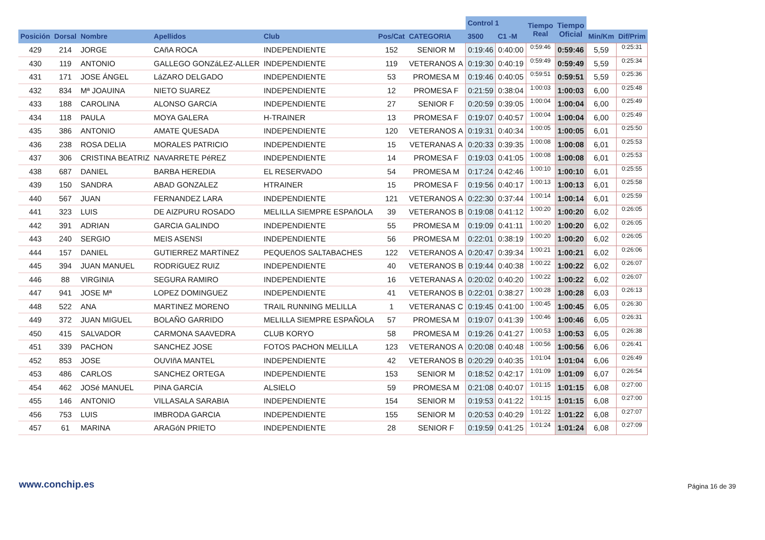| | | | | | | | Control 1 | | Tiempo Real | Tiempo Oficial | | |
| --- | --- | --- | --- | --- | --- | --- | --- | --- | --- | --- | --- | --- |
| Posición | Dorsal | Nombre | Apellidos | Club | Pos/Cat | CATEGORIA | 3500 | C1 -M | | | Min/Km | Dif/Prim |
| 429 | 214 | JORGE | CAñA ROCA | INDEPENDIENTE | 152 | SENIOR M | 0:19:46 | 0:40:00 | 0:59:46 | 0:59:46 | 5,59 | 0:25:31 |
| 430 | 119 | ANTONIO | GALLEGO GONZáLEZ-ALLER | INDEPENDIENTE | 119 | VETERANOS A | 0:19:30 | 0:40:19 | 0:59:49 | 0:59:49 | 5,59 | 0:25:34 |
| 431 | 171 | JOSE ÁNGEL | LáZARO DELGADO | INDEPENDIENTE | 53 | PROMESA M | 0:19:46 | 0:40:05 | 0:59:51 | 0:59:51 | 5,59 | 0:25:36 |
| 432 | 834 | Mª JOAUINA | NIETO SUAREZ | INDEPENDIENTE | 12 | PROMESA F | 0:21:59 | 0:38:04 | 1:00:03 | 1:00:03 | 6,00 | 0:25:48 |
| 433 | 188 | CAROLINA | ALONSO GARCíA | INDEPENDIENTE | 27 | SENIOR F | 0:20:59 | 0:39:05 | 1:00:04 | 1:00:04 | 6,00 | 0:25:49 |
| 434 | 118 | PAULA | MOYA GALERA | H-TRAINER | 13 | PROMESA F | 0:19:07 | 0:40:57 | 1:00:04 | 1:00:04 | 6,00 | 0:25:49 |
| 435 | 386 | ANTONIO | AMATE QUESADA | INDEPENDIENTE | 120 | VETERANOS A | 0:19:31 | 0:40:34 | 1:00:05 | 1:00:05 | 6,01 | 0:25:50 |
| 436 | 238 | ROSA DELIA | MORALES PATRICIO | INDEPENDIENTE | 15 | VETERANAS A | 0:20:33 | 0:39:35 | 1:00:08 | 1:00:08 | 6,01 | 0:25:53 |
| 437 | 306 | CRISTINA BEATRIZ | NAVARRETE PéREZ | INDEPENDIENTE | 14 | PROMESA F | 0:19:03 | 0:41:05 | 1:00:08 | 1:00:08 | 6,01 | 0:25:53 |
| 438 | 687 | DANIEL | BARBA HEREDIA | EL RESERVADO | 54 | PROMESA M | 0:17:24 | 0:42:46 | 1:00:10 | 1:00:10 | 6,01 | 0:25:55 |
| 439 | 150 | SANDRA | ABAD GONZALEZ | HTRAINER | 15 | PROMESA F | 0:19:56 | 0:40:17 | 1:00:13 | 1:00:13 | 6,01 | 0:25:58 |
| 440 | 567 | JUAN | FERNANDEZ LARA | INDEPENDIENTE | 121 | VETERANOS A | 0:22:30 | 0:37:44 | 1:00:14 | 1:00:14 | 6,01 | 0:25:59 |
| 441 | 323 | LUIS | DE AIZPURU ROSADO | MELILLA SIEMPRE ESPAñOLA | 39 | VETERANOS B | 0:19:08 | 0:41:12 | 1:00:20 | 1:00:20 | 6,02 | 0:26:05 |
| 442 | 391 | ADRIAN | GARCIA GALINDO | INDEPENDIENTE | 55 | PROMESA M | 0:19:09 | 0:41:11 | 1:00:20 | 1:00:20 | 6,02 | 0:26:05 |
| 443 | 240 | SERGIO | MEIS ASENSI | INDEPENDIENTE | 56 | PROMESA M | 0:22:01 | 0:38:19 | 1:00:20 | 1:00:20 | 6,02 | 0:26:05 |
| 444 | 157 | DANIEL | GUTIERREZ MARTíNEZ | PEQUEñOS SALTABACHES | 122 | VETERANOS A | 0:20:47 | 0:39:34 | 1:00:21 | 1:00:21 | 6,02 | 0:26:06 |
| 445 | 394 | JUAN MANUEL | RODRíGUEZ RUIZ | INDEPENDIENTE | 40 | VETERANOS B | 0:19:44 | 0:40:38 | 1:00:22 | 1:00:22 | 6,02 | 0:26:07 |
| 446 | 88 | VIRGINIA | SEGURA RAMIRO | INDEPENDIENTE | 16 | VETERANAS A | 0:20:02 | 0:40:20 | 1:00:22 | 1:00:22 | 6,02 | 0:26:07 |
| 447 | 941 | JOSE Mª | LOPEZ DOMINGUEZ | INDEPENDIENTE | 41 | VETERANOS B | 0:22:01 | 0:38:27 | 1:00:28 | 1:00:28 | 6,03 | 0:26:13 |
| 448 | 522 | ANA | MARTINEZ MORENO | TRAIL RUNNING MELILLA | 1 | VETERANAS C | 0:19:45 | 0:41:00 | 1:00:45 | 1:00:45 | 6,05 | 0:26:30 |
| 449 | 372 | JUAN MIGUEL | BOLAÑO GARRIDO | MELILLA SIEMPRE ESPAÑOLA | 57 | PROMESA M | 0:19:07 | 0:41:39 | 1:00:46 | 1:00:46 | 6,05 | 0:26:31 |
| 450 | 415 | SALVADOR | CARMONA SAAVEDRA | CLUB KORYO | 58 | PROMESA M | 0:19:26 | 0:41:27 | 1:00:53 | 1:00:53 | 6,05 | 0:26:38 |
| 451 | 339 | PACHON | SANCHEZ JOSE | FOTOS PACHON MELILLA | 123 | VETERANOS A | 0:20:08 | 0:40:48 | 1:00:56 | 1:00:56 | 6,06 | 0:26:41 |
| 452 | 853 | JOSE | OUVIñA MANTEL | INDEPENDIENTE | 42 | VETERANOS B | 0:20:29 | 0:40:35 | 1:01:04 | 1:01:04 | 6,06 | 0:26:49 |
| 453 | 486 | CARLOS | SANCHEZ ORTEGA | INDEPENDIENTE | 153 | SENIOR M | 0:18:52 | 0:42:17 | 1:01:09 | 1:01:09 | 6,07 | 0:26:54 |
| 454 | 462 | JOSé MANUEL | PINA GARCíA | ALSIELO | 59 | PROMESA M | 0:21:08 | 0:40:07 | 1:01:15 | 1:01:15 | 6,08 | 0:27:00 |
| 455 | 146 | ANTONIO | VILLASALA SARABIA | INDEPENDIENTE | 154 | SENIOR M | 0:19:53 | 0:41:22 | 1:01:15 | 1:01:15 | 6,08 | 0:27:00 |
| 456 | 753 | LUIS | IMBRODA GARCIA | INDEPENDIENTE | 155 | SENIOR M | 0:20:53 | 0:40:29 | 1:01:22 | 1:01:22 | 6,08 | 0:27:07 |
| 457 | 61 | MARINA | ARAGóN PRIETO | INDEPENDIENTE | 28 | SENIOR F | 0:19:59 | 0:41:25 | 1:01:24 | 1:01:24 | 6,08 | 0:27:09 |
www.conchip.es Página 16 de 39